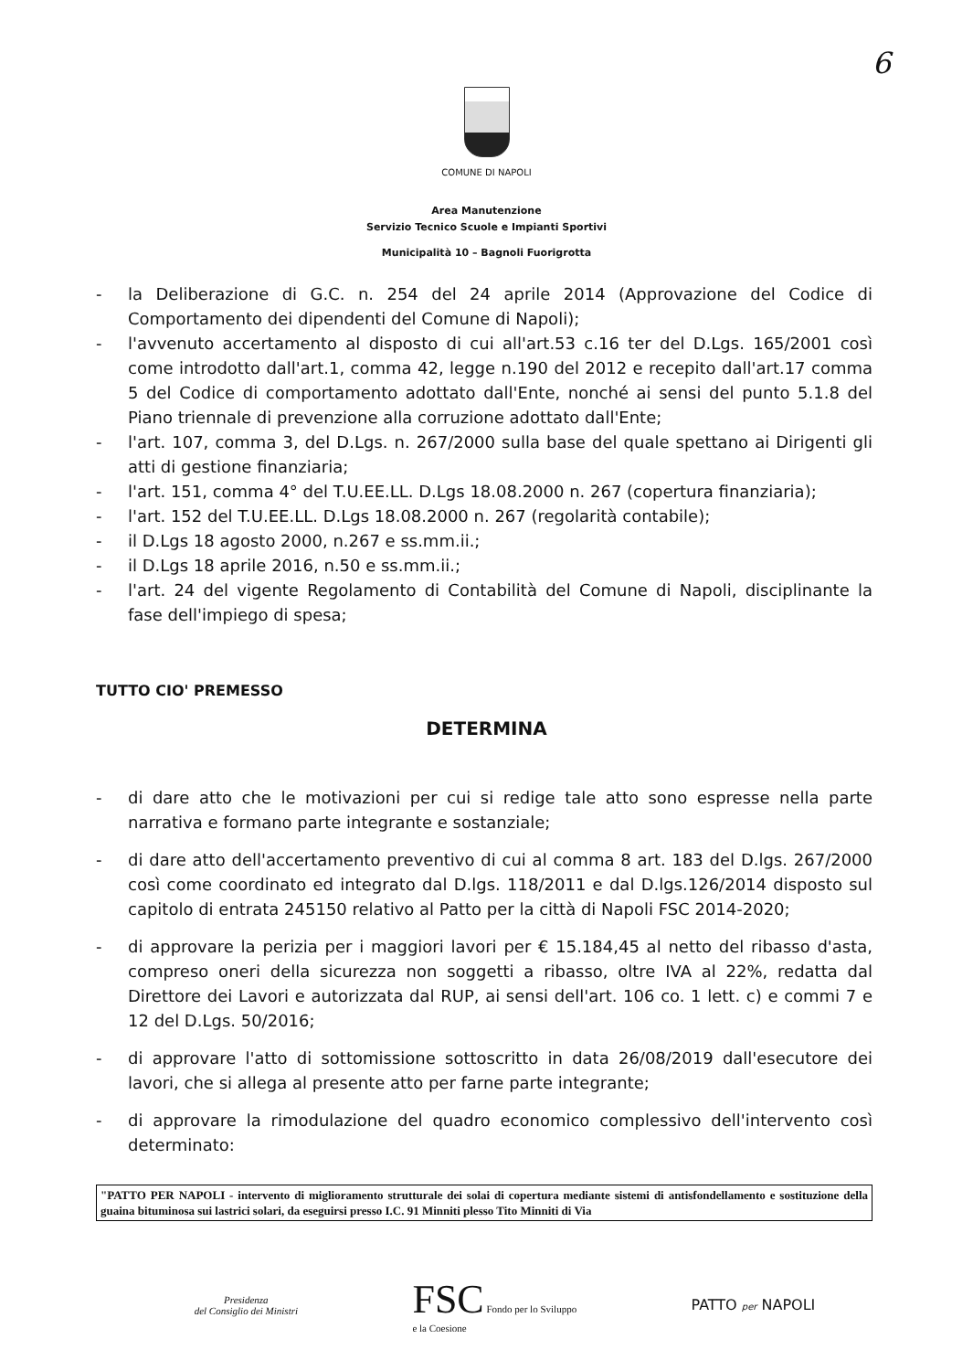6
COMUNE DI NAPOLI
Area Manutenzione
Servizio Tecnico Scuole e Impianti Sportivi
Municipalità 10 – Bagnoli Fuorigrotta
- la Deliberazione di G.C. n. 254 del 24 aprile 2014 (Approvazione del Codice di Comportamento dei dipendenti del Comune di Napoli);
- l'avvenuto accertamento al disposto di cui all'art.53 c.16 ter del D.Lgs. 165/2001 così come introdotto dall'art.1, comma 42, legge n.190 del 2012 e recepito dall'art.17 comma 5 del Codice di comportamento adottato dall'Ente, nonché ai sensi del punto 5.1.8 del Piano triennale di prevenzione alla corruzione adottato dall'Ente;
- l'art. 107, comma 3, del D.Lgs. n. 267/2000 sulla base del quale spettano ai Dirigenti gli atti di gestione finanziaria;
- l'art. 151, comma 4° del T.U.EE.LL. D.Lgs 18.08.2000 n. 267 (copertura finanziaria);
- l'art. 152 del T.U.EE.LL. D.Lgs 18.08.2000 n. 267 (regolarità contabile);
- il D.Lgs 18 agosto 2000, n.267 e ss.mm.ii.;
- il D.Lgs 18 aprile 2016, n.50 e ss.mm.ii.;
- l'art. 24 del vigente Regolamento di Contabilità del Comune di Napoli, disciplinante la fase dell'impiego di spesa;
TUTTO CIO' PREMESSO
DETERMINA
- di dare atto che le motivazioni per cui si redige tale atto sono espresse nella parte narrativa e formano parte integrante e sostanziale;
- di dare atto dell'accertamento preventivo di cui al comma 8 art. 183 del D.lgs. 267/2000 così come coordinato ed integrato dal D.lgs. 118/2011 e dal D.lgs.126/2014 disposto sul capitolo di entrata 245150 relativo al Patto per la città di Napoli FSC 2014-2020;
- di approvare la perizia per i maggiori lavori per € 15.184,45 al netto del ribasso d'asta, compreso oneri della sicurezza non soggetti a ribasso, oltre IVA al 22%, redatta dal Direttore dei Lavori e autorizzata dal RUP, ai sensi dell'art. 106 co. 1 lett. c) e commi 7 e 12 del D.Lgs. 50/2016;
- di approvare l'atto di sottomissione sottoscritto in data 26/08/2019 dall'esecutore dei lavori, che si allega al presente atto per farne parte integrante;
- di approvare la rimodulazione del quadro economico complessivo dell'intervento così determinato:
"PATTO PER NAPOLI - intervento di miglioramento strutturale dei solai di copertura mediante sistemi di antisfondellamento e sostituzione della guaina bituminosa sui lastrici solari, da eseguirsi presso I.C. 91 Minniti plesso Tito Minniti di Via
Presidenza
del Consiglio dei Ministri
FSC Fondo per lo Sviluppo
e la Coesione
PATTO per NAPOLI